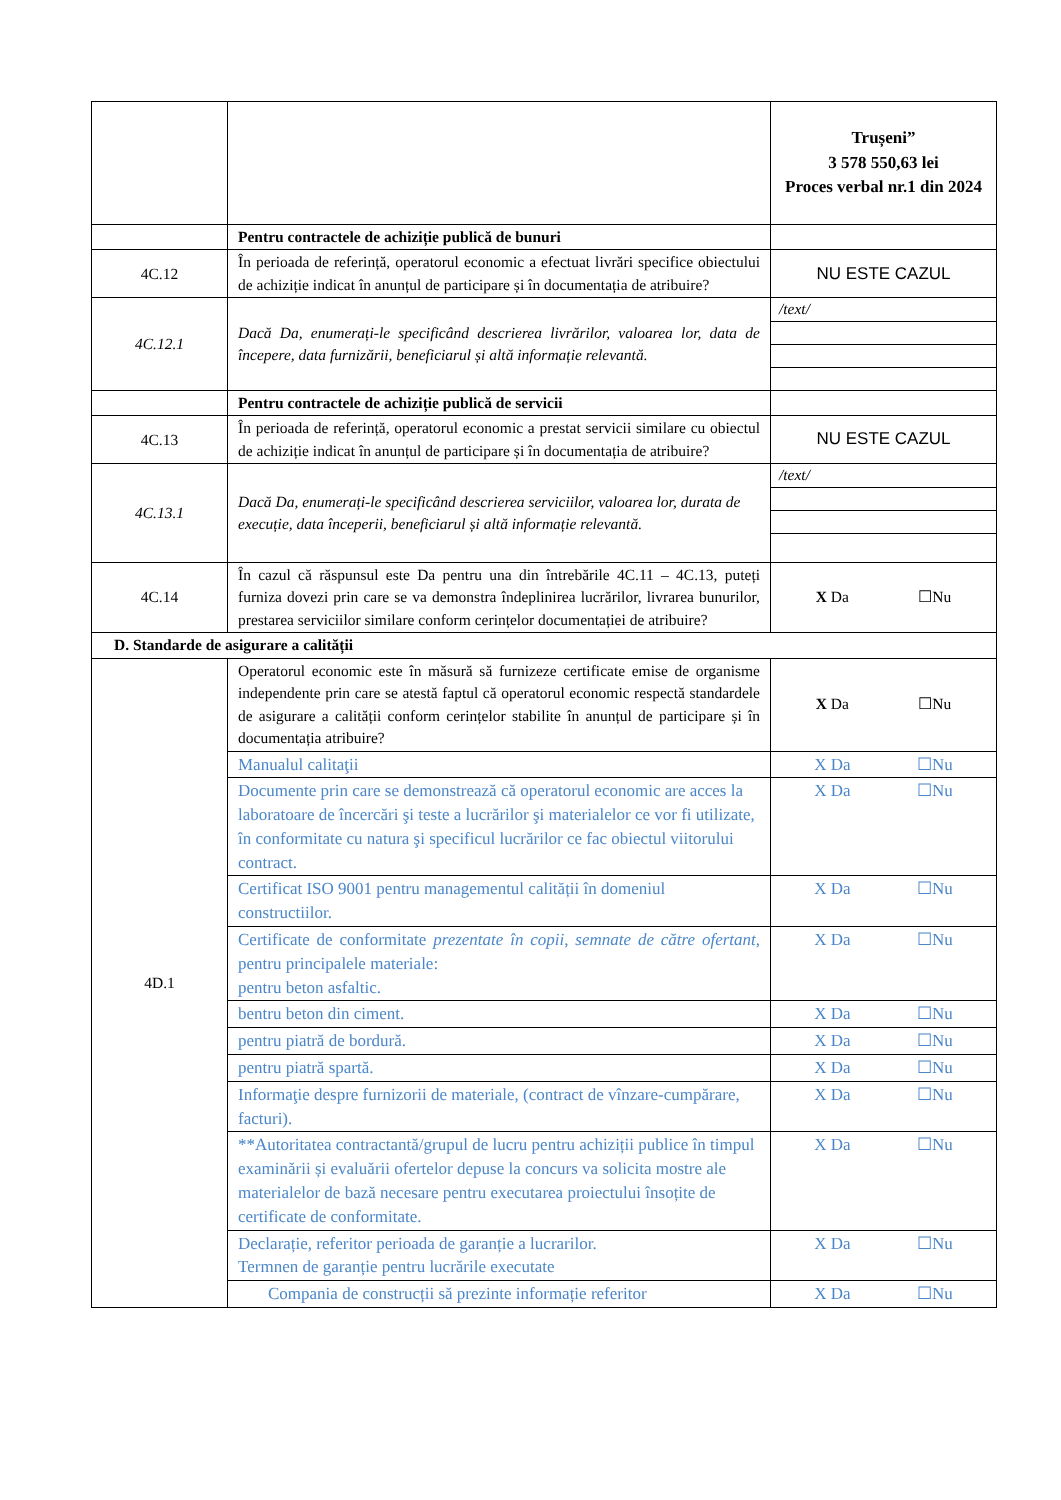| | | Trușeni” 3 578 550,63 lei Proces verbal nr.1 din 2024 |
| | Pentru contractele de achiziție publică de bunuri | |
| 4C.12 | În perioada de referință, operatorul economic a efectuat livrări specifice obiectului de achiziție indicat în anunțul de participare și în documentația de atribuire? | NU ESTE CAZUL |
| 4C.12.1 | Dacă Da, enumerați-le specificând descrierea livrărilor, valoarea lor, data de începere, data furnizării, beneficiarul și altă informație relevantă. | / /text/ / |
| | Pentru contractele de achiziție publică de servicii | |
| 4C.13 | În perioada de referință, operatorul economic a prestat servicii similare cu obiectul de achiziție indicat în anunțul de participare și în documentația de atribuire? | NU ESTE CAZUL |
| 4C.13.1 | Dacă Da, enumerați-le specificând descrierea serviciilor, valoarea lor, durata de execuție, data începerii, beneficiarul și altă informație relevantă. | / /text/ / |
| 4C.14 | În cazul că răspunsul este Da pentru una din întrebările 4C.11 – 4C.13, puteți furniza dovezi prin care se va demonstra îndeplinirea lucrărilor, livrarea bunurilor, prestarea serviciilor similare conform cerințelor documentației de atribuire? | X Da ☐Nu |
| D. Standarde de asigurare a calității | | |
| 4D.1 | Operatorul economic este în măsură să furnizeze certificate emise de organisme independente prin care se atestă faptul că operatorul economic respectă standardele de asigurare a calității conform cerințelor stabilite în anunțul de participare și în documentația atribuire? | X Da ☐Nu |
| | Manualul calitaţii | X Da ☐Nu |
| | Documente prin care se demonstrează că operatorul economic are acces la laboratoare de încercări şi teste a lucrărilor şi materialelor ce vor fi utilizate, în conformitate cu natura şi specificul lucrărilor ce fac obiectul viitorului contract. | X Da ☐Nu |
| | Certificat ISO 9001 pentru managementul calității în domeniul constructiilor. | X Da ☐Nu |
| | Certificate de conformitate prezentate în copii, semnate de către ofertant, pentru principalele materiale: pentru beton asfaltic. | X Da ☐Nu |
| | bentru beton din ciment. | X Da ☐Nu |
| | pentru piatră de bordură. | X Da ☐Nu |
| | pentru piatră spartă. | X Da ☐Nu |
| | Informaţie despre furnizorii de materiale, (contract de vînzare-cumpărare, facturi). | X Da ☐Nu |
| | **Autoritatea contractantă/grupul de lucru pentru achiziții publice în timpul examinării și evaluării ofertelor depuse la concurs va solicita mostre ale materialelor de bază necesare pentru executarea proiectului însoțite de certificate de conformitate. | X Da ☐Nu |
| | Declarație, referitor perioada de garanție a lucrarilor. Termnen de garanție pentru lucrările executate | X Da ☐Nu |
| | Compania de construcții să prezinte informație referitor | X Da ☐Nu |